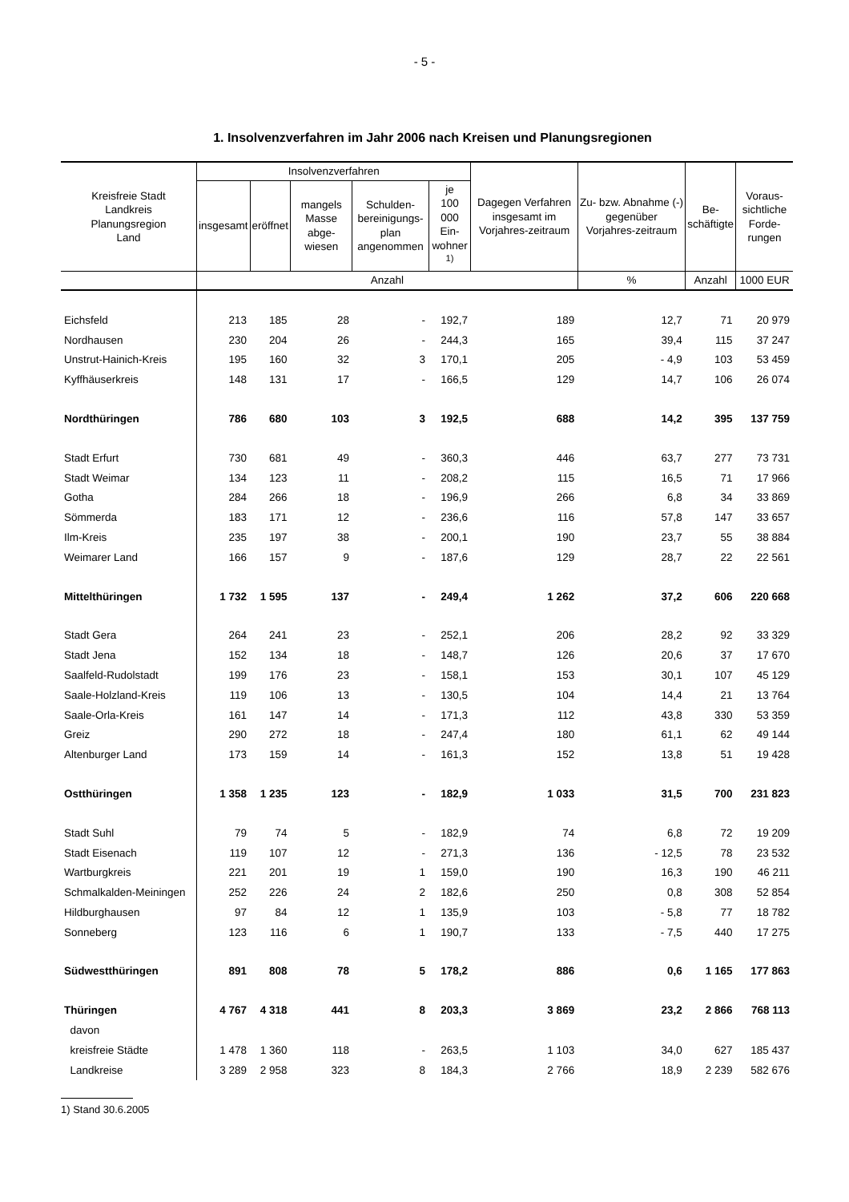- 5 -
1. Insolvenzverfahren im Jahr 2006 nach Kreisen und Planungsregionen
| Kreisfreie Stadt Landkreis Planungsregion Land | Insolvenzverfahren | | | | | Dagegen Verfahren insgesamt im Vorjahres-zeitraum | Zu- bzw. Abnahme (-) gegenüber Vorjahres-zeitraum | Be- schäftigte | Voraus- sichtliche Forde- rungen |
| --- | --- | --- | --- | --- | --- | --- | --- | --- | --- |
| | insgesamt | eröffnet | mangels Masse abge- wiesen | Schulden- bereinigungs- plan angenommen | je 100 000 Ein- wohner <sup>1)</sup> | | | | |
| | Anzahl | | | | | | % | Anzahl | 1000 EUR |
| Eichsfeld | 213 | 185 | 28 | - | 192,7 | 189 | 12,7 | 71 | 20 979 |
| Nordhausen | 230 | 204 | 26 | - | 244,3 | 165 | 39,4 | 115 | 37 247 |
| Unstrut-Hainich-Kreis | 195 | 160 | 32 | 3 | 170,1 | 205 | - 4,9 | 103 | 53 459 |
| Kyffhäuserkreis | 148 | 131 | 17 | - | 166,5 | 129 | 14,7 | 106 | 26 074 |
| Nordthüringen | 786 | 680 | 103 | 3 | 192,5 | 688 | 14,2 | 395 | 137 759 |
| Stadt Erfurt | 730 | 681 | 49 | - | 360,3 | 446 | 63,7 | 277 | 73 731 |
| Stadt Weimar | 134 | 123 | 11 | - | 208,2 | 115 | 16,5 | 71 | 17 966 |
| Gotha | 284 | 266 | 18 | - | 196,9 | 266 | 6,8 | 34 | 33 869 |
| Sömmerda | 183 | 171 | 12 | - | 236,6 | 116 | 57,8 | 147 | 33 657 |
| Ilm-Kreis | 235 | 197 | 38 | - | 200,1 | 190 | 23,7 | 55 | 38 884 |
| Weimarer Land | 166 | 157 | 9 | - | 187,6 | 129 | 28,7 | 22 | 22 561 |
| Mittelthüringen | 1 732 | 1 595 | 137 | - | 249,4 | 1 262 | 37,2 | 606 | 220 668 |
| Stadt Gera | 264 | 241 | 23 | - | 252,1 | 206 | 28,2 | 92 | 33 329 |
| Stadt Jena | 152 | 134 | 18 | - | 148,7 | 126 | 20,6 | 37 | 17 670 |
| Saalfeld-Rudolstadt | 199 | 176 | 23 | - | 158,1 | 153 | 30,1 | 107 | 45 129 |
| Saale-Holzland-Kreis | 119 | 106 | 13 | - | 130,5 | 104 | 14,4 | 21 | 13 764 |
| Saale-Orla-Kreis | 161 | 147 | 14 | - | 171,3 | 112 | 43,8 | 330 | 53 359 |
| Greiz | 290 | 272 | 18 | - | 247,4 | 180 | 61,1 | 62 | 49 144 |
| Altenburger Land | 173 | 159 | 14 | - | 161,3 | 152 | 13,8 | 51 | 19 428 |
| Ostthüringen | 1 358 | 1 235 | 123 | - | 182,9 | 1 033 | 31,5 | 700 | 231 823 |
| Stadt Suhl | 79 | 74 | 5 | - | 182,9 | 74 | 6,8 | 72 | 19 209 |
| Stadt Eisenach | 119 | 107 | 12 | - | 271,3 | 136 | - 12,5 | 78 | 23 532 |
| Wartburgkreis | 221 | 201 | 19 | 1 | 159,0 | 190 | 16,3 | 190 | 46 211 |
| Schmalkalden-Meiningen | 252 | 226 | 24 | 2 | 182,6 | 250 | 0,8 | 308 | 52 854 |
| Hildburghausen | 97 | 84 | 12 | 1 | 135,9 | 103 | - 5,8 | 77 | 18 782 |
| Sonneberg | 123 | 116 | 6 | 1 | 190,7 | 133 | - 7,5 | 440 | 17 275 |
| Südwestthüringen | 891 | 808 | 78 | 5 | 178,2 | 886 | 0,6 | 1 165 | 177 863 |
| Thüringen | 4 767 | 4 318 | 441 | 8 | 203,3 | 3 869 | 23,2 | 2 866 | 768 113 |
| davon | | | | | | | | | |
| kreisfreie Städte | 1 478 | 1 360 | 118 | - | 263,5 | 1 103 | 34,0 | 627 | 185 437 |
| Landkreise | 3 289 | 2 958 | 323 | 8 | 184,3 | 2 766 | 18,9 | 2 239 | 582 676 |
1) Stand 30.6.2005